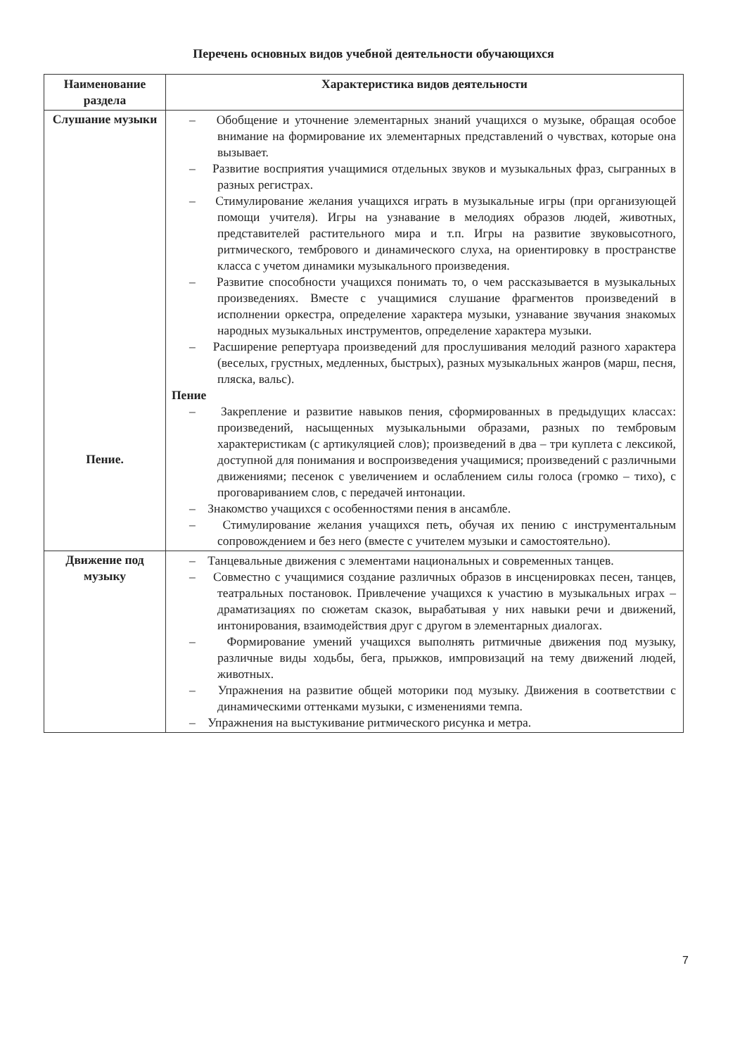Перечень основных видов учебной деятельности обучающихся
| Наименование раздела | Характеристика видов деятельности |
| --- | --- |
| Слушание музыки Пение. | – Обобщение и уточнение элементарных знаний учащихся о музыке, обращая особое внимание на формирование их элементарных представлений о чувствах, которые она вызывает. – Развитие восприятия учащимися отдельных звуков и музыкальных фраз, сыгранных в разных регистрах. – Стимулирование желания учащихся играть в музыкальные игры (при организующей помощи учителя). Игры на узнавание в мелодиях образов людей, животных, представителей растительного мира и т.п. Игры на развитие звуковысотного, ритмического, тембрового и динамического слуха, на ориентировку в пространстве класса с учетом динамики музыкального произведения. – Развитие способности учащихся понимать то, о чем рассказывается в музыкальных произведениях. Вместе с учащимися слушание фрагментов произведений в исполнении оркестра, определение характера музыки, узнавание звучания знакомых народных музыкальных инструментов, определение характера музыки. – Расширение репертуара произведений для прослушивания мелодий разного характера (веселых, грустных, медленных, быстрых), разных музыкальных жанров (марш, песня, пляска, вальс). Пение – Закрепление и развитие навыков пения, сформированных в предыдущих классах: произведений, насыщенных музыкальными образами, разных по тембровым характеристикам (с артикуляцией слов); произведений в два – три куплета с лексикой, доступной для понимания и воспроизведения учащимися; произведений с различными движениями; песенок с увеличением и ослаблением силы голоса (громко – тихо), с проговариванием слов, с передачей интонации. – Знакомство учащихся с особенностями пения в ансамбле. – Стимулирование желания учащихся петь, обучая их пению с инструментальным сопровождением и без него (вместе с учителем музыки и самостоятельно). |
| Движение под музыку | – Танцевальные движения с элементами национальных и современных танцев. – Совместно с учащимися создание различных образов в инсценировках песен, танцев, театральных постановок. Привлечение учащихся к участию в музыкальных играх – драматизациях по сюжетам сказок, вырабатывая у них навыки речи и движений, интонирования, взаимодействия друг с другом в элементарных диалогах. – Формирование умений учащихся выполнять ритмичные движения под музыку, различные виды ходьбы, бега, прыжков, импровизаций на тему движений людей, животных. – Упражнения на развитие общей моторики под музыку. Движения в соответствии с динамическими оттенками музыки, с изменениями темпа. – Упражнения на выстукивание ритмического рисунка и метра. |
7